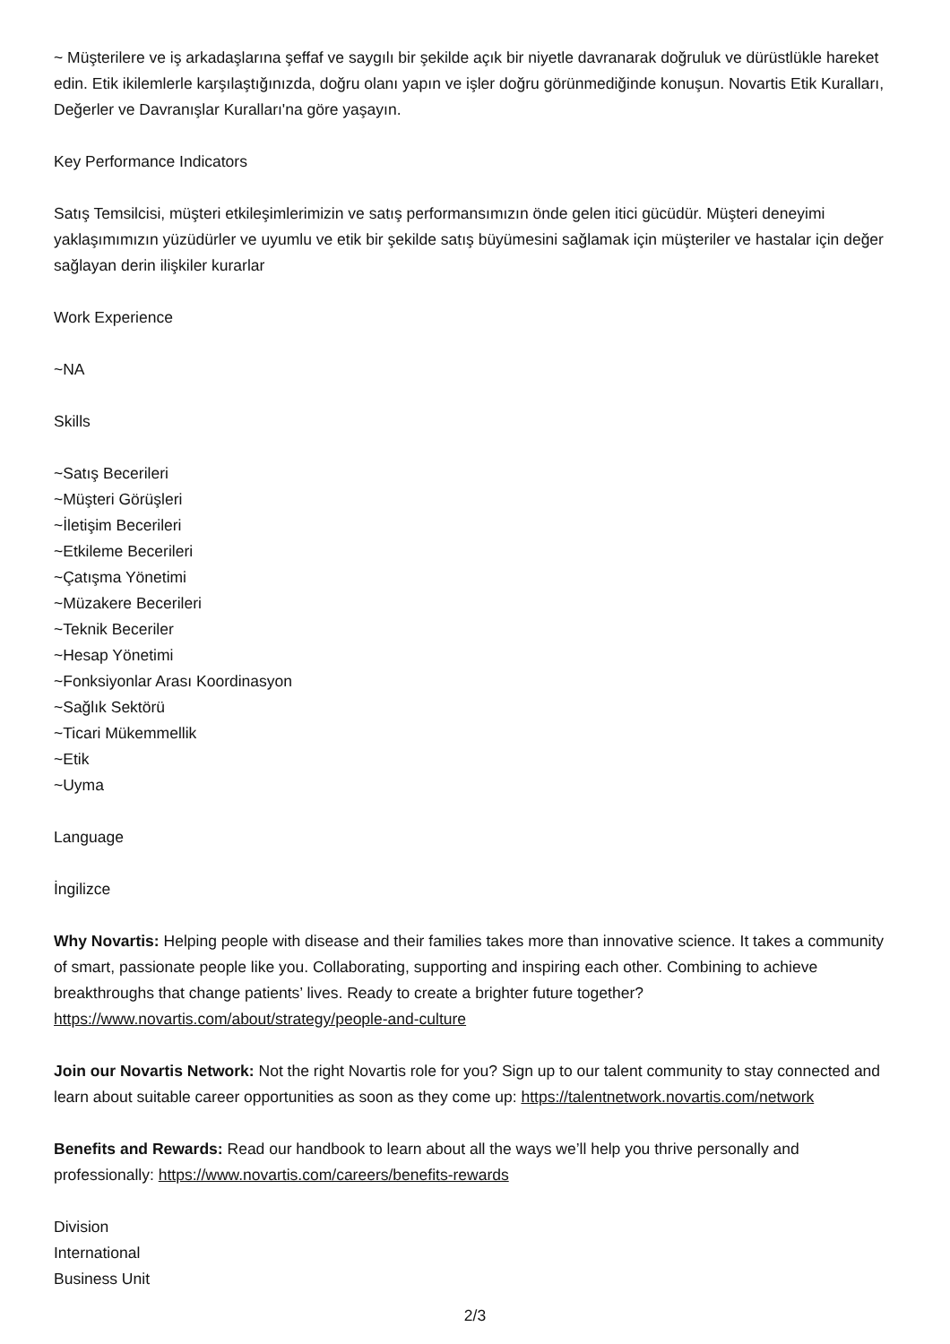~ Müşterilere ve iş arkadaşlarına şeffaf ve saygılı bir şekilde açık bir niyetle davranarak doğruluk ve dürüstlükle hareket edin. Etik ikilemlerle karşılaştığınızda, doğru olanı yapın ve işler doğru görünmediğinde konuşun. Novartis Etik Kuralları, Değerler ve Davranışlar Kuralları'na göre yaşayın.
Key Performance Indicators
Satış Temsilcisi, müşteri etkileşimlerimizin ve satış performansımızın önde gelen itici gücüdür. Müşteri deneyimi yaklaşımımızın yüzüdürler ve uyumlu ve etik bir şekilde satış büyümesini sağlamak için müşteriler ve hastalar için değer sağlayan derin ilişkiler kurarlar
Work Experience
~NA
Skills
~Satış Becerileri
~Müşteri Görüşleri
~İletişim Becerileri
~Etkileme Becerileri
~Çatışma Yönetimi
~Müzakere Becerileri
~Teknik Beceriler
~Hesap Yönetimi
~Fonksiyonlar Arası Koordinasyon
~Sağlık Sektörü
~Ticari Mükemmellik
~Etik
~Uyma
Language
İngilizce
Why Novartis: Helping people with disease and their families takes more than innovative science. It takes a community of smart, passionate people like you. Collaborating, supporting and inspiring each other. Combining to achieve breakthroughs that change patients’ lives. Ready to create a brighter future together? https://www.novartis.com/about/strategy/people-and-culture
Join our Novartis Network: Not the right Novartis role for you? Sign up to our talent community to stay connected and learn about suitable career opportunities as soon as they come up: https://talentnetwork.novartis.com/network
Benefits and Rewards: Read our handbook to learn about all the ways we’ll help you thrive personally and professionally: https://www.novartis.com/careers/benefits-rewards
Division
International
Business Unit
2/3